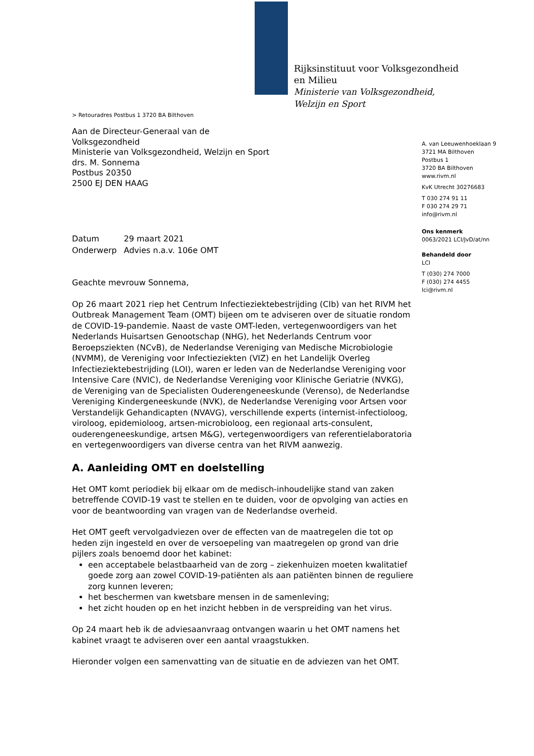Rijksinstituut voor Volksgezondheid
en Milieu
Ministerie van Volksgezondheid,
Welzijn en Sport
> Retouradres Postbus 1 3720 BA Bilthoven
Aan de Directeur-Generaal van de
Volksgezondheid
Ministerie van Volksgezondheid, Welzijn en Sport
drs. M. Sonnema
Postbus 20350
2500 EJ DEN HAAG
| Datum | 29 maart 2021 |
| Onderwerp | Advies n.a.v. 106e OMT |
Geachte mevrouw Sonnema,
Op 26 maart 2021 riep het Centrum Infectieziektebestrijding (CIb) van het RIVM het Outbreak Management Team (OMT) bijeen om te adviseren over de situatie rondom de COVID-19-pandemie. Naast de vaste OMT-leden, vertegenwoordigers van het Nederlands Huisartsen Genootschap (NHG), het Nederlands Centrum voor Beroepsziekten (NCvB), de Nederlandse Vereniging van Medische Microbiologie (NVMM), de Vereniging voor Infectieziekten (VIZ) en het Landelijk Overleg Infectieziektebestrijding (LOI), waren er leden van de Nederlandse Vereniging voor Intensive Care (NVIC), de Nederlandse Vereniging voor Klinische Geriatrie (NVKG), de Vereniging van de Specialisten Ouderengeneeskunde (Verenso), de Nederlandse Vereniging Kindergeneeskunde (NVK), de Nederlandse Vereniging voor Artsen voor Verstandelijk Gehandicapten (NVAVG), verschillende experts (internist-infectioloog, viroloog, epidemioloog, artsen-microbioloog, een regionaal arts-consulent, ouderengeneeskundige, artsen M&G), vertegenwoordigers van referentielaboratoria en vertegenwoordigers van diverse centra van het RIVM aanwezig.
A. Aanleiding OMT en doelstelling
Het OMT komt periodiek bij elkaar om de medisch-inhoudelijke stand van zaken betreffende COVID-19 vast te stellen en te duiden, voor de opvolging van acties en voor de beantwoording van vragen van de Nederlandse overheid.
Het OMT geeft vervolgadviezen over de effecten van de maatregelen die tot op heden zijn ingesteld en over de versoepeling van maatregelen op grond van drie pijlers zoals benoemd door het kabinet:
een acceptabele belastbaarheid van de zorg – ziekenhuizen moeten kwalitatief goede zorg aan zowel COVID-19-patiënten als aan patiënten binnen de reguliere zorg kunnen leveren;
het beschermen van kwetsbare mensen in de samenleving;
het zicht houden op en het inzicht hebben in de verspreiding van het virus.
Op 24 maart heb ik de adviesaanvraag ontvangen waarin u het OMT namens het kabinet vraagt te adviseren over een aantal vraagstukken.
Hieronder volgen een samenvatting van de situatie en de adviezen van het OMT.
A. van Leeuwenhoeklaan 9
3721 MA Bilthoven
Postbus 1
3720 BA Bilthoven
www.rivm.nl
KvK Utrecht 30276683
T 030 274 91 11
F 030 274 29 71
info@rivm.nl
Ons kenmerk
0063/2021 LCI/JvD/at/nn
Behandeld door
LCI
T (030) 274 7000
F (030) 274 4455
lci@rivm.nl